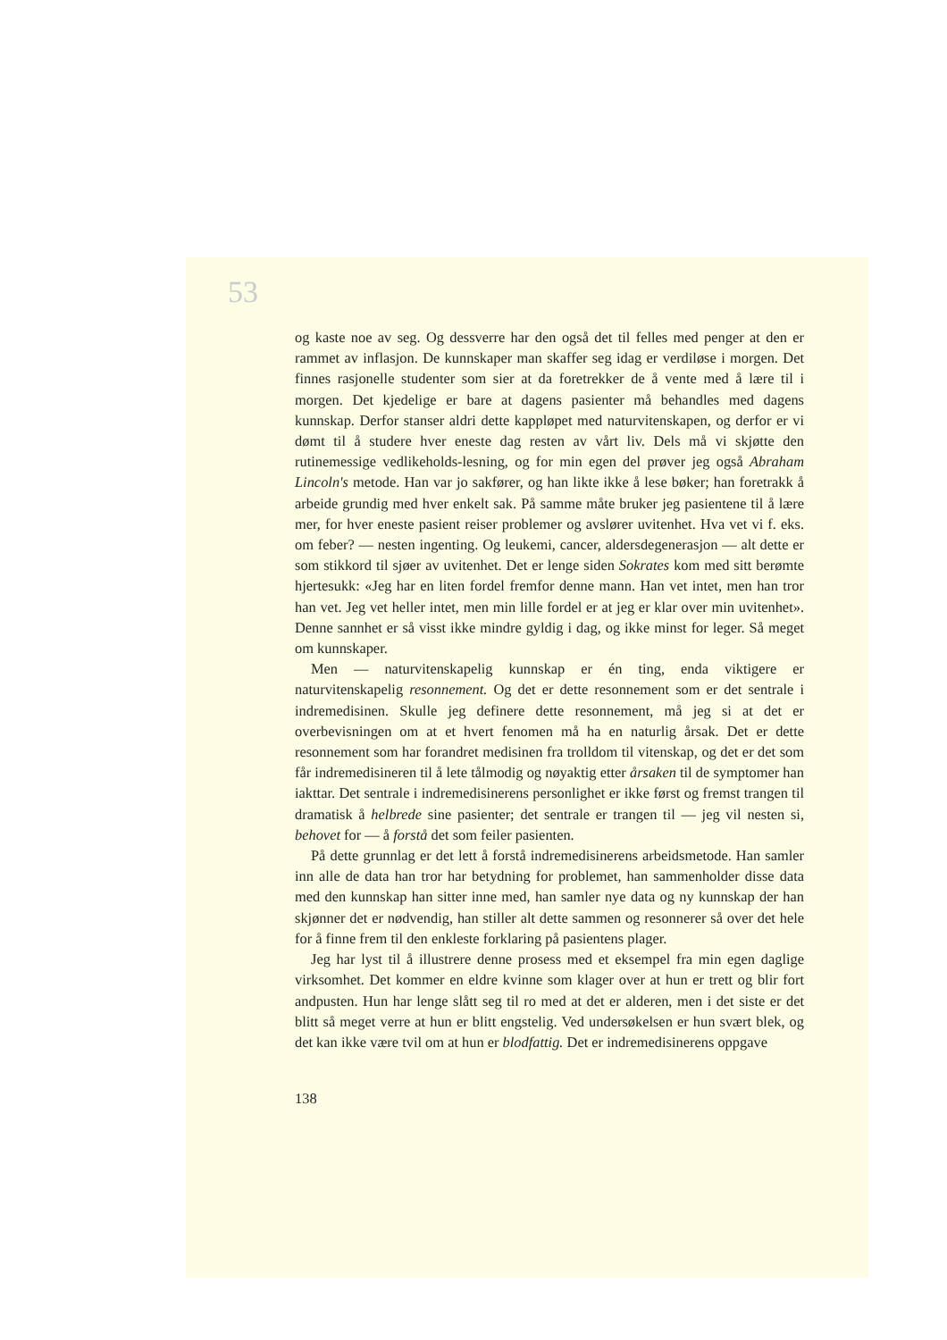53
og kaste noe av seg. Og dessverre har den også det til felles med penger at den er rammet av inflasjon. De kunnskaper man skaffer seg idag er verdiløse i morgen. Det finnes rasjonelle studenter som sier at da foretrekker de å vente med å lære til i morgen. Det kjedelige er bare at dagens pasienter må behandles med dagens kunnskap. Derfor stanser aldri dette kappløpet med naturvitenskapen, og derfor er vi dømt til å studere hver eneste dag resten av vårt liv. Dels må vi skjøtte den rutinemessige vedlikeholds-lesning, og for min egen del prøver jeg også Abraham Lincoln's metode. Han var jo sakfører, og han likte ikke å lese bøker; han foretrakk å arbeide grundig med hver enkelt sak. På samme måte bruker jeg pasientene til å lære mer, for hver eneste pasient reiser problemer og avslører uvitenhet. Hva vet vi f. eks. om feber? — nesten ingenting. Og leukemi, cancer, aldersdegenerasjon — alt dette er som stikkord til sjøer av uvitenhet. Det er lenge siden Sokrates kom med sitt berømte hjertesukk: «Jeg har en liten fordel fremfor denne mann. Han vet intet, men han tror han vet. Jeg vet heller intet, men min lille fordel er at jeg er klar over min uvitenhet». Denne sannhet er så visst ikke mindre gyldig i dag, og ikke minst for leger. Så meget om kunnskaper.
Men — naturvitenskapelig kunnskap er én ting, enda viktigere er naturvitenskapelig resonnement. Og det er dette resonnement som er det sentrale i indremedisinen. Skulle jeg definere dette resonnement, må jeg si at det er overbevisningen om at et hvert fenomen må ha en naturlig årsak. Det er dette resonnement som har forandret medisinen fra trolldom til vitenskap, og det er det som får indremedisineren til å lete tålmodig og nøyaktig etter årsaken til de symptomer han iakttar. Det sentrale i indremedisinerens personlighet er ikke først og fremst trangen til dramatisk å helbrede sine pasienter; det sentrale er trangen til — jeg vil nesten si, behovet for — å forstå det som feiler pasienten.
På dette grunnlag er det lett å forstå indremedisinerens arbeidsmetode. Han samler inn alle de data han tror har betydning for problemet, han sammenholder disse data med den kunnskap han sitter inne med, han samler nye data og ny kunnskap der han skjønner det er nødvendig, han stiller alt dette sammen og resonnerer så over det hele for å finne frem til den enkleste forklaring på pasientens plager.
Jeg har lyst til å illustrere denne prosess med et eksempel fra min egen daglige virksomhet. Det kommer en eldre kvinne som klager over at hun er trett og blir fort andpusten. Hun har lenge slått seg til ro med at det er alderen, men i det siste er det blitt så meget verre at hun er blitt engstelig. Ved undersøkelsen er hun svært blek, og det kan ikke være tvil om at hun er blodfattig. Det er indremedisinerens oppgave
138